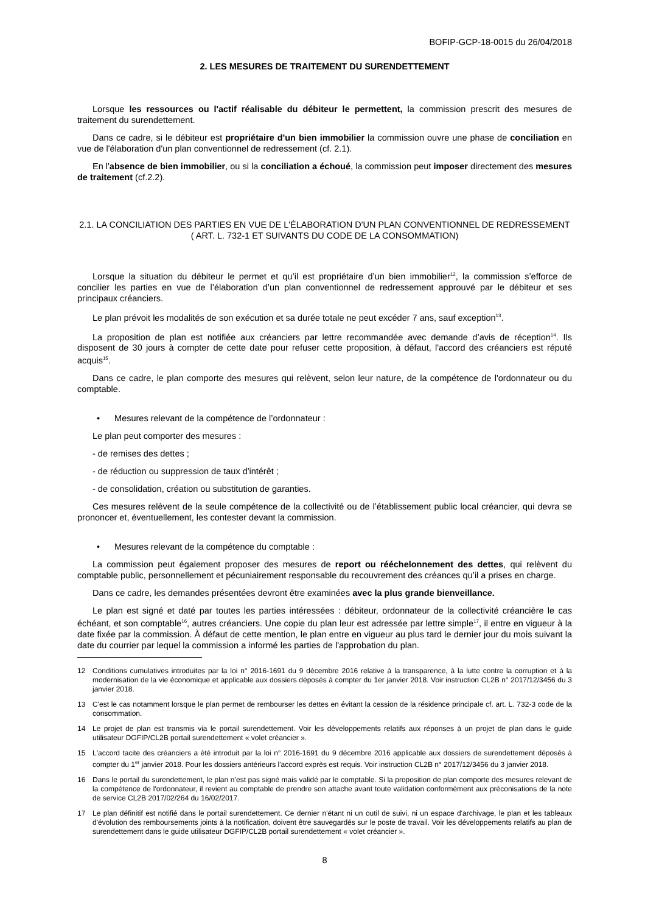BOFIP-GCP-18-0015 du 26/04/2018
2. LES MESURES DE TRAITEMENT DU SURENDETTEMENT
Lorsque les ressources ou l'actif réalisable du débiteur le permettent, la commission prescrit des mesures de traitement du surendettement.
Dans ce cadre, si le débiteur est propriétaire d'un bien immobilier la commission ouvre une phase de conciliation en vue de l'élaboration d'un plan conventionnel de redressement (cf. 2.1).
En l'absence de bien immobilier, ou si la conciliation a échoué, la commission peut imposer directement des mesures de traitement (cf.2.2).
2.1. LA CONCILIATION DES PARTIES EN VUE DE L'ÉLABORATION D'UN PLAN CONVENTIONNEL DE REDRESSEMENT ( ART. L. 732-1 ET SUIVANTS DU CODE DE LA CONSOMMATION)
Lorsque la situation du débiteur le permet et qu’il est propriétaire d’un bien immobilier<sup>12</sup>, la commission s’efforce de concilier les parties en vue de l’élaboration d’un plan conventionnel de redressement approuvé par le débiteur et ses principaux créanciers.
Le plan prévoit les modalités de son exécution et sa durée totale ne peut excéder 7 ans, sauf exception<sup>13</sup>.
La proposition de plan est notifiée aux créanciers par lettre recommandée avec demande d’avis de réception<sup>14</sup>. Ils disposent de 30 jours à compter de cette date pour refuser cette proposition, à défaut, l'accord des créanciers est réputé acquis<sup>15</sup>.
Dans ce cadre, le plan comporte des mesures qui relèvent, selon leur nature, de la compétence de l'ordonnateur ou du comptable.
• Mesures relevant de la compétence de l’ordonnateur :
Le plan peut comporter des mesures :
- de remises des dettes ;
- de réduction ou suppression de taux d'intérêt ;
- de consolidation, création ou substitution de garanties.
Ces mesures relèvent de la seule compétence de la collectivité ou de l’établissement public local créancier, qui devra se prononcer et, éventuellement, les contester devant la commission.
• Mesures relevant de la compétence du comptable :
La commission peut également proposer des mesures de report ou rééchelonnement des dettes, qui relèvent du comptable public, personnellement et pécuniairement responsable du recouvrement des créances qu’il a prises en charge.
Dans ce cadre, les demandes présentées devront être examinées avec la plus grande bienveillance.
Le plan est signé et daté par toutes les parties intéressées : débiteur, ordonnateur de la collectivité créancière le cas échéant, et son comptable<sup>16</sup>, autres créanciers. Une copie du plan leur est adressée par lettre simple<sup>17</sup>, il entre en vigueur à la date fixée par la commission. À défaut de cette mention, le plan entre en vigueur au plus tard le dernier jour du mois suivant la date du courrier par lequel la commission a informé les parties de l'approbation du plan.
12 Conditions cumulatives introduites par la loi n° 2016-1691 du 9 décembre 2016 relative à la transparence, à la lutte contre la corruption et à la modernisation de la vie économique et applicable aux dossiers déposés à compter du 1er janvier 2018. Voir instruction CL2B n° 2017/12/3456 du 3 janvier 2018.
13 C'est le cas notamment lorsque le plan permet de rembourser les dettes en évitant la cession de la résidence principale cf. art. L. 732-3 code de la consommation.
14 Le projet de plan est transmis via le portail surendettement. Voir les développements relatifs aux réponses à un projet de plan dans le guide utilisateur DGFIP/CL2B portail surendettement « volet créancier ».
15 L'accord tacite des créanciers a été introduit par la loi n° 2016-1691 du 9 décembre 2016 applicable aux dossiers de surendettement déposés à compter du 1<sup>er</sup> janvier 2018. Pour les dossiers antérieurs l'accord exprès est requis. Voir instruction CL2B n° 2017/12/3456 du 3 janvier 2018.
16 Dans le portail du surendettement, le plan n’est pas signé mais validé par le comptable. Si la proposition de plan comporte des mesures relevant de la compétence de l'ordonnateur, il revient au comptable de prendre son attache avant toute validation conformément aux préconisations de la note de service CL2B 2017/02/264 du 16/02/2017.
17 Le plan définitif est notifié dans le portail surendettement. Ce dernier n'étant ni un outil de suivi, ni un espace d'archivage, le plan et les tableaux d'évolution des remboursements joints à la notification, doivent être sauvegardés sur le poste de travail. Voir les développements relatifs au plan de surendettement dans le guide utilisateur DGFIP/CL2B portail surendettement « volet créancier ».
8